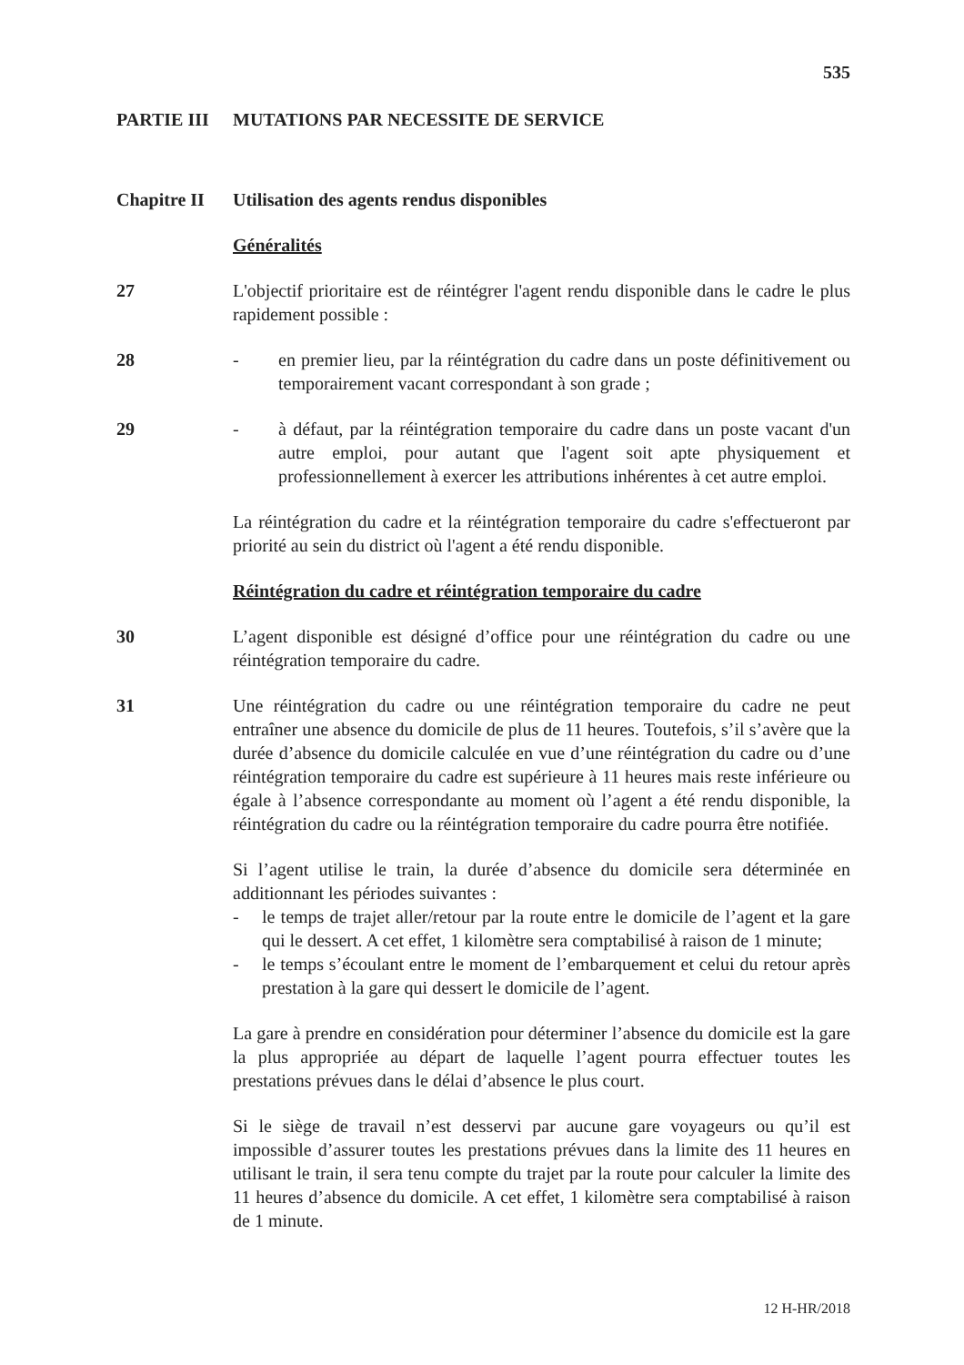535
PARTIE III MUTATIONS PAR NECESSITE DE SERVICE
Chapitre II Utilisation des agents rendus disponibles
Généralités
27 L'objectif prioritaire est de réintégrer l'agent rendu disponible dans le cadre le plus rapidement possible :
28 - en premier lieu, par la réintégration du cadre dans un poste définitivement ou temporairement vacant correspondant à son grade ;
29 - à défaut, par la réintégration temporaire du cadre dans un poste vacant d'un autre emploi, pour autant que l'agent soit apte physiquement et professionnellement à exercer les attributions inhérentes à cet autre emploi.
La réintégration du cadre et la réintégration temporaire du cadre s'effectueront par priorité au sein du district où l'agent a été rendu disponible.
Réintégration du cadre et réintégration temporaire du cadre
30 L’agent disponible est désigné d’office pour une réintégration du cadre ou une réintégration temporaire du cadre.
31 Une réintégration du cadre ou une réintégration temporaire du cadre ne peut entraîner une absence du domicile de plus de 11 heures. Toutefois, s’il s’avère que la durée d’absence du domicile calculée en vue d’une réintégration du cadre ou d’une réintégration temporaire du cadre est supérieure à 11 heures mais reste inférieure ou égale à l’absence correspondante au moment où l’agent a été rendu disponible, la réintégration du cadre ou la réintégration temporaire du cadre pourra être notifiée.
Si l’agent utilise le train, la durée d’absence du domicile sera déterminée en additionnant les périodes suivantes :
- le temps de trajet aller/retour par la route entre le domicile de l’agent et la gare qui le dessert. A cet effet, 1 kilomètre sera comptabilisé à raison de 1 minute;
- le temps s’écoulant entre le moment de l’embarquement et celui du retour après prestation à la gare qui dessert le domicile de l’agent.
La gare à prendre en considération pour déterminer l’absence du domicile est la gare la plus appropriée au départ de laquelle l’agent pourra effectuer toutes les prestations prévues dans le délai d’absence le plus court.
Si le siège de travail n’est desservi par aucune gare voyageurs ou qu’il est impossible d’assurer toutes les prestations prévues dans la limite des 11 heures en utilisant le train, il sera tenu compte du trajet par la route pour calculer la limite des 11 heures d’absence du domicile. A cet effet, 1 kilomètre sera comptabilisé à raison de 1 minute.
12 H-HR/2018